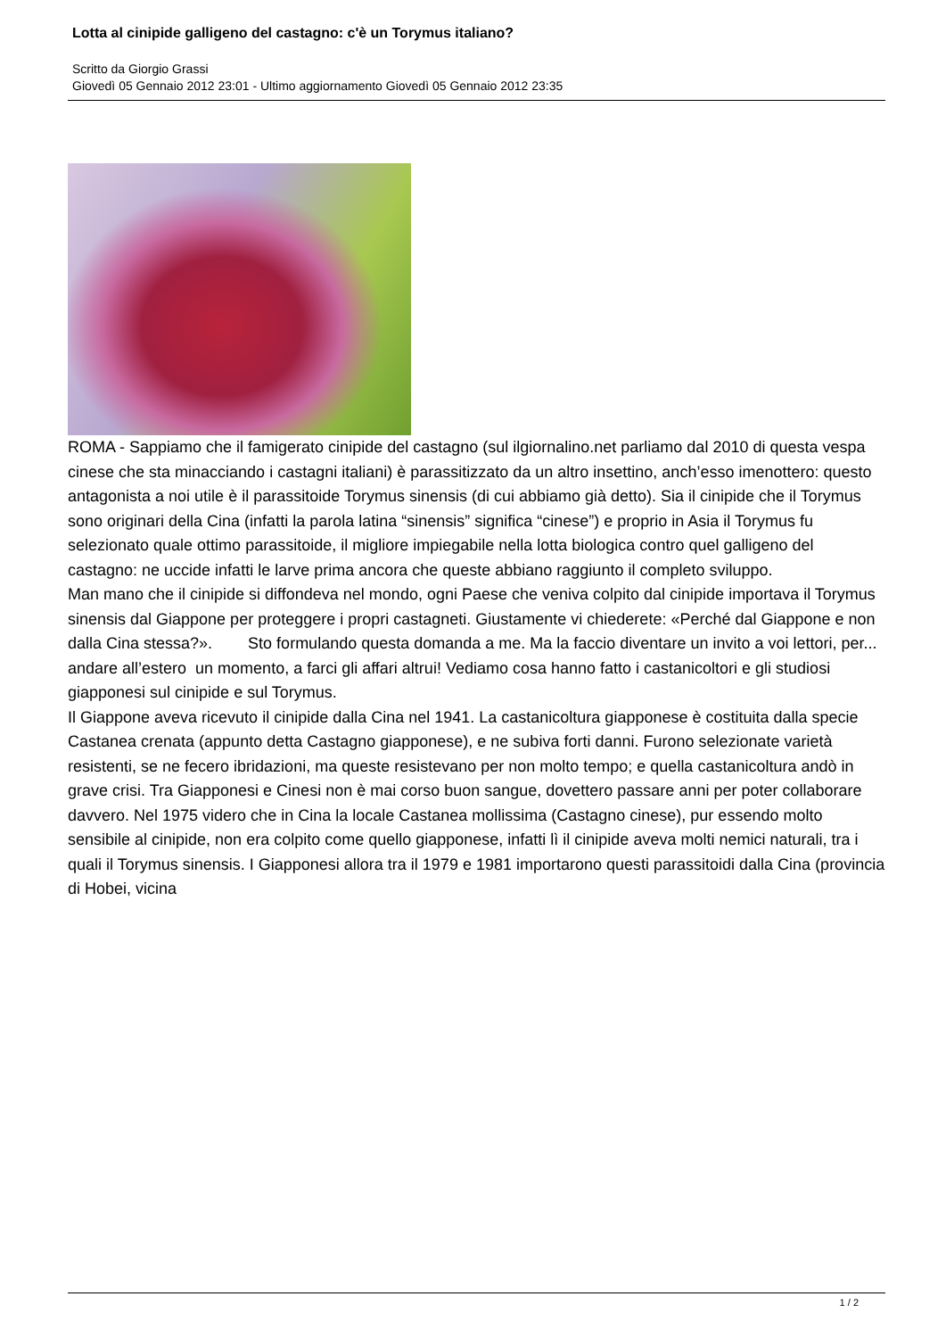Lotta al cinipide galligeno del castagno: c'è un Torymus italiano?
Scritto da Giorgio Grassi
Giovedì 05 Gennaio 2012 23:01 - Ultimo aggiornamento Giovedì 05 Gennaio 2012 23:35
ROMA - Sappiamo che il famigerato cinipide del castagno (sul ilgiornalino.net parliamo dal 2010 di questa vespa cinese che sta minacciando i castagni italiani) è parassitizzato da un altro insettino, anch’esso imenottero: questo antagonista a noi utile è il parassitoide Torymus sinensis (di cui abbiamo già detto). Sia il cinipide che il Torymus sono originari della Cina (infatti la parola latina “sinensis” significa “cinese”) e proprio in Asia il Torymus fu selezionato quale ottimo parassitoide, il migliore impiegabile nella lotta biologica contro quel galligeno del castagno: ne uccide infatti le larve prima ancora che queste abbiano raggiunto il completo sviluppo.
Man mano che il cinipide si diffondeva nel mondo, ogni Paese che veniva colpito dal cinipide importava il Torymus sinensis dal Giappone per proteggere i propri castagneti. Giustamente vi chiederete: «Perché dal Giappone e non dalla Cina stessa?». Sto formulando questa domanda a me. Ma la faccio diventare un invito a voi lettori, per... andare all’estero un momento, a farci gli affari altrui! Vediamo cosa hanno fatto i castanicoltori e gli studiosi giapponesi sul cinipide e sul Torymus.
Il Giappone aveva ricevuto il cinipide dalla Cina nel 1941. La castanicoltura giapponese è costituita dalla specie Castanea crenata (appunto detta Castagno giapponese), e ne subiva forti danni. Furono selezionate varietà resistenti, se ne fecero ibridazioni, ma queste resistevano per non molto tempo; e quella castanicoltura andò in grave crisi. Tra Giapponesi e Cinesi non è mai corso buon sangue, dovettero passare anni per poter collaborare davvero. Nel 1975 videro che in Cina la locale Castanea mollissima (Castagno cinese), pur essendo molto sensibile al cinipide, non era colpito come quello giapponese, infatti lì il cinipide aveva molti nemici naturali, tra i quali il Torymus sinensis. I Giapponesi allora tra il 1979 e 1981 importarono questi parassitoidi dalla Cina (provincia di Hobei, vicina
1 / 2